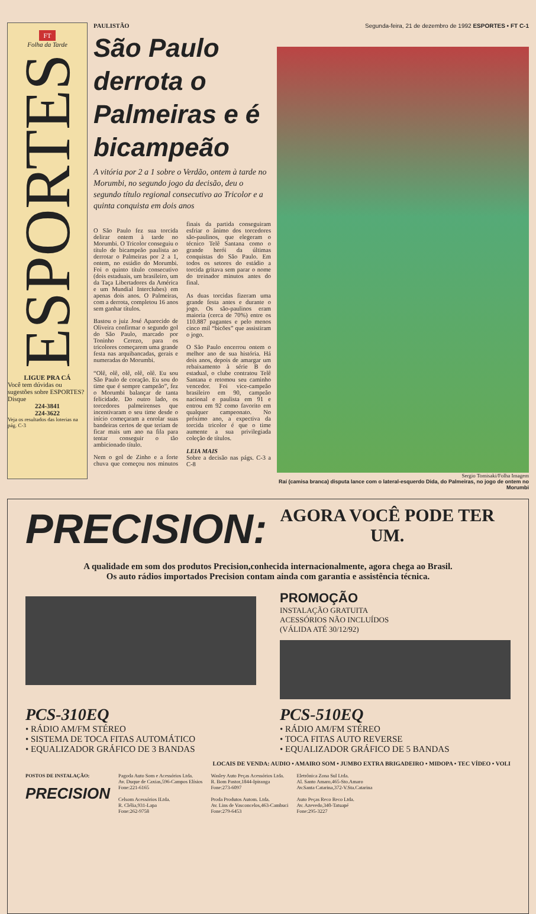FT
Folha da Tarde
ESPORTES
LIGUE PRA CÁ
Você tem dúvidas ou sugestões sobre ESPORTES? Disque
224-3841
224-3622
Veja os resultados das loterias na pág. C-3
PAULISTÃO
São Paulo derrota o Palmeiras e é bicampeão
A vitória por 2 a 1 sobre o Verdão, ontem à tarde no Morumbi, no segundo jogo da decisão, deu o segundo título regional consecutivo ao Tricolor e a quinta conquista em dois anos
O São Paulo fez sua torcida delirar ontem à tarde no Morumbi. O Tricolor conseguiu o título de bicampeão paulista ao derrotar o Palmeiras por 2 a 1, ontem, no estádio do Morumbi. Foi o quinto título consecutivo (dois estaduais, um brasileiro, um da Taça Libertadores da América e um Mundial Interclubes) em apenas dois anos. O Palmeiras, com a derrota, completou 16 anos sem ganhar títulos.
Bastou o juiz José Aparecido de Oliveira confirmar o segundo gol do São Paulo, marcado por Toninho Cerezo, para os tricolores começarem uma grande festa nas arquibancadas, gerais e numeradas do Morumbi.
“Olê, olê, olê, olê, olê. Eu sou São Paulo de coração. Eu sou do time que é sempre campeão”, fez o Morumbi balançar de tanta felicidade. Do outro lado, os torcedores palmeirenses que incentivaram o seu time desde o início começaram a enrolar suas bandeiras certos de que teriam de ficar mais um ano na fila para tentar conseguir o tão ambicionado título.
Nem o gol de Zinho e a forte chuva que começou nos minutos finais da partida conseguiram esfriar o ânimo dos torcedores são-paulinos, que elegeram o técnico Telê Santana como o grande herói da últimas conquistas do São Paulo. Em todos os setores do estádio a torcida gritava sem parar o nome do treinador minutos antes do final.
As duas torcidas fizeram uma grande festa antes e durante o jogo. Os são-paulinos eram maioria (cerca de 70%) entre os 110.887 pagantes e pelo menos cinco mil “bicões” que assistiram o jogo.
O São Paulo encerrou ontem o melhor ano de sua história. Há dois anos, depois de amargar um rebaixamento à série B do estadual, o clube contratou Telê Santana e retomou seu caminho vencedor. Foi vice-campeão brasileiro em 90, campeão nacional e paulista em 91 e entrou em 92 como favorito em qualquer campeonato. No próximo ano, a expectiva da torcida tricolor é que o time aumente a sua privilegiada coleção de títulos.
LEIA MAIS
Sobre a decisão nas págs. C-3 a C-8
Segunda-feira, 21 de dezembro de 1992 ESPORTES • FT C-1
Sergio Tomisaki/Folha Imagem
Raí (camisa branca) disputa lance com o lateral-esquerdo Dida, do Palmeiras, no jogo de ontem no Morumbi
PRECISION: AGORA VOCÊ PODE TER UM.
A qualidade em som dos produtos Precision,conhecida internacionalmente, agora chega ao Brasil.
Os auto rádios importados Precision contam ainda com garantia e assistência técnica.
PROMOÇÃO
INSTALAÇÃO GRATUITA
ACESSÓRIOS NÃO INCLUÍDOS
(VÁLIDA ATÉ 30/12/92)
PCS-310EQ
• RÁDIO AM/FM STÉREO
• SISTEMA DE TOCA FITAS AUTOMÁTICO
• EQUALIZADOR GRÁFICO DE 3 BANDAS
PCS-510EQ
• RÁDIO AM/FM STÉREO
• TOCA FITAS AUTO REVERSE
• EQUALIZADOR GRÁFICO DE 5 BANDAS
LOCAIS DE VENDA: AUDIO • AMAIRO SOM • JUMBO EXTRA BRIGADEIRO • MIDOPA • TEC VÍDEO • VOLI
POSTOS DE INSTALAÇÃO:
PRECISION
Pagoda Auto Som e Acessórios Ltda.
Av. Duque de Caxias,596-Campos Elísios
Fone:221-6165
Celsom Acessórios ILtda.
R. Clélia,931-Lapa
Fone:262-9758
Wasley Auto Peças Acessórios Ltda.
R. Bom Pastor,1844-Ipiranga
Fone:273-6097
Proda Produtos Autom. Ltda.
Av. Lins de Vasconcelos,463-Cambuci
Fone:279-6453
Eletrônica Zona Sul Ltda.
Al. Santo Amaro,465-Sto.Amaro
Av.Santa Catarina,372-V.Sta.Catarina
Auto Peças Reco Reco Ltda.
Av. Azevedo,340-Tatuapé
Fone:295-3227